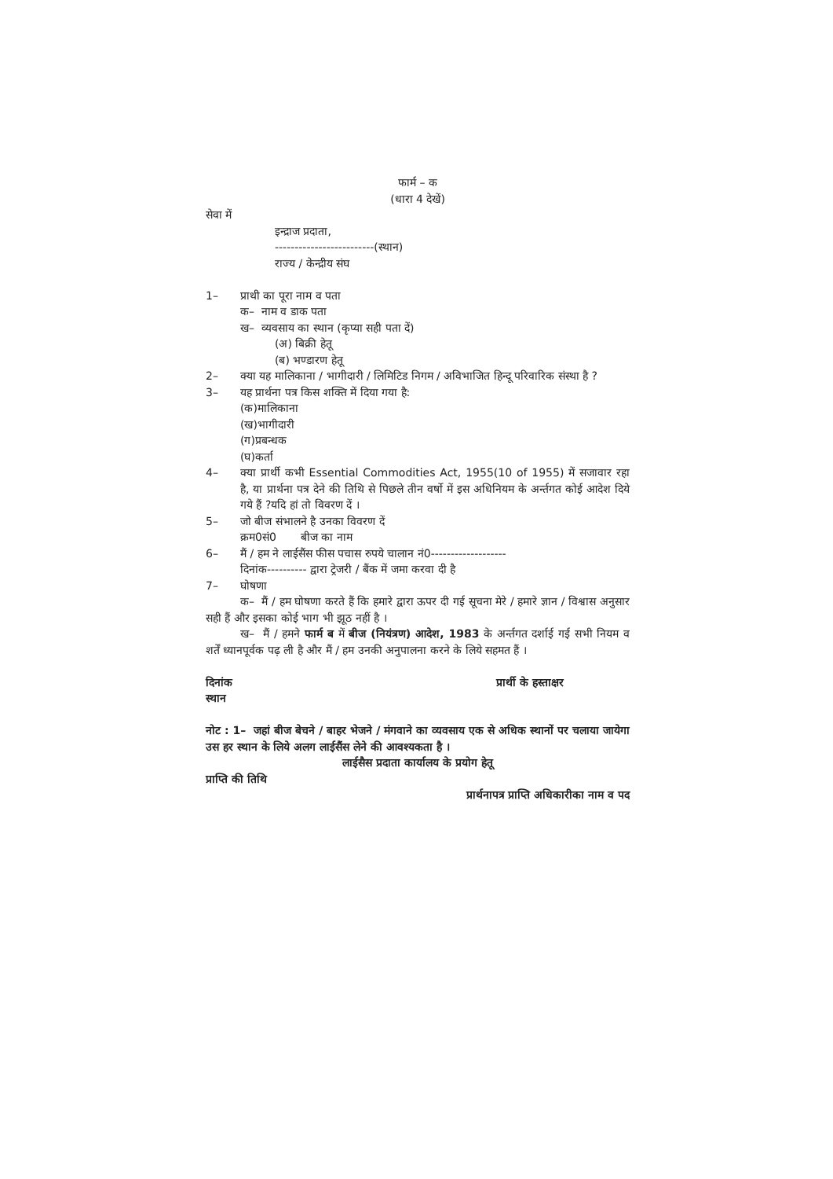फार्म – क
(धारा 4 देखें)
सेवा में
इन्द्राज प्रदाता,
-------------------------(स्थान)
राज्य / केन्द्रीय संघ
1– प्राथी का पूरा नाम व पता
क– नाम व डाक पता
ख– व्यवसाय का स्थान (कृप्या सही पता दें)
(अ) बिक्री हेतू
(ब) भण्डारण हेतू
2– क्या यह मालिकाना / भागीदारी / लिमिटिड निगम / अविभाजित हिन्दू परिवारिक संस्था है ?
3– यह प्रार्थना पत्र किस शक्ति में दिया गया है:
(क)मालिकाना
(ख)भागीदारी
(ग)प्रबन्धक
(घ)कर्ता
4– क्या प्रार्थी कभी Essential Commodities Act, 1955(10 of 1955) में सजावार रहा है, या प्रार्थना पत्र देने की तिथि से पिछले तीन वर्षो में इस अधिनियम के अर्न्तगत कोई आदेश दिये गये हैं ?यदि हां तो विवरण दें ।
5– जो बीज संभालने है उनका विवरण दें
क्रम0सं0 बीज का नाम
6– मैं / हम ने लाईसैंस फीस पचास रुपये चालान नं0-------------------
दिनांक---------- द्वारा ट्रेजरी / बैंक में जमा करवा दी है
7– घोषणा
क– मैं / हम घोषणा करते हैं कि हमारे द्वारा ऊपर दी गई सूचना मेरे / हमारे ज्ञान / विश्वास अनुसार सही हैं और इसका कोई भाग भी झूठ नहीं है ।
ख– मैं / हमने फार्म ब में बीज (नियंत्रण) आदेश, 1983 के अर्न्तगत दर्शाई गई सभी नियम व शर्तें ध्यानपूर्वक पढ़ ली है और मैं / हम उनकी अनुपालना करने के लिये सहमत हैं ।
दिनांक प्रार्थी के हस्ताक्षर
स्थान
नोट : 1– जहां बीज बेचने / बाहर भेजने / मंगवाने का व्यवसाय एक से अधिक स्थानों पर चलाया जायेगा उस हर स्थान के लिये अलग लाईसैंस लेने की आवश्यकता है ।
लाईसैस प्रदाता कार्यालय के प्रयोग हेतू
प्राप्ति की तिथि
प्रार्थनापत्र प्राप्ति अधिकारीका नाम व पद